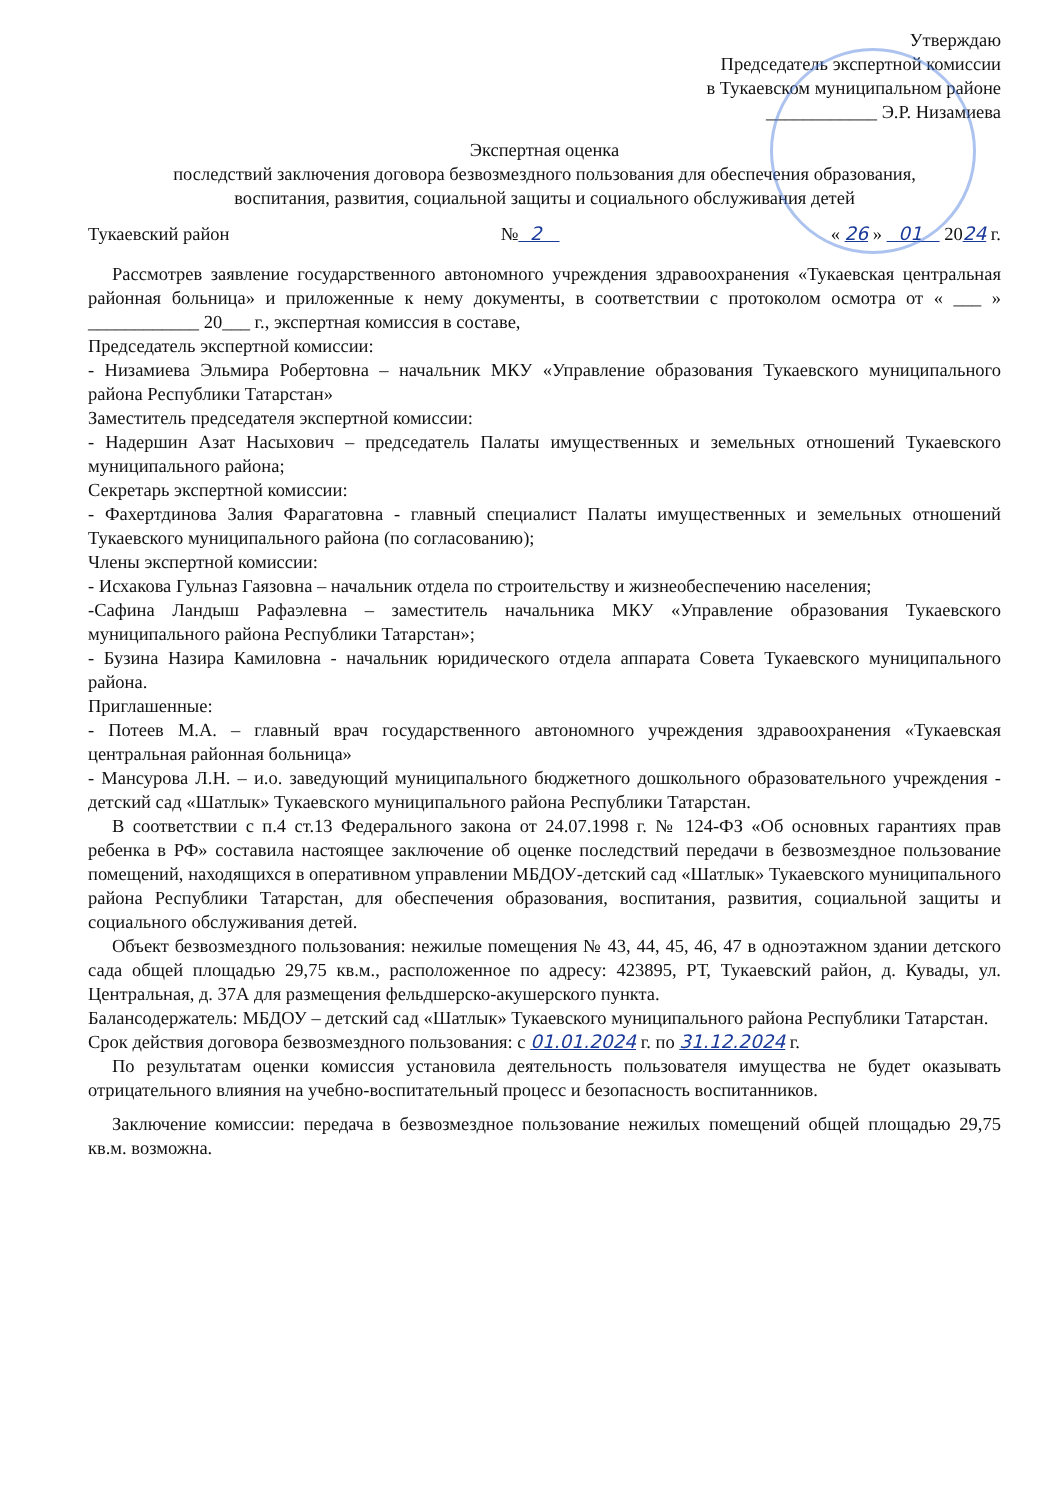Утверждаю
Председатель экспертной комиссии
в Тукаевском муниципальном районе
____________ Э.Р. Низамиева
Экспертная оценка
последствий заключения договора безвозмездного пользования для обеспечения образования,
воспитания, развития, социальной защиты и социального обслуживания детей
Тукаевский район № 2 « 26 » 01 2024 г.
Рассмотрев заявление государственного автономного учреждения здравоохранения «Тукаевская центральная районная больница» и приложенные к нему документы, в соответствии с протоколом осмотра от « ___ » ____________ 20___ г., экспертная комиссия в составе,
Председатель экспертной комиссии:
- Низамиева Эльмира Робертовна – начальник МКУ «Управление образования Тукаевского муниципального района Республики Татарстан»
Заместитель председателя экспертной комиссии:
- Надершин Азат Насыхович – председатель Палаты имущественных и земельных отношений Тукаевского муниципального района;
Секретарь экспертной комиссии:
- Фахертдинова Залия Фарагатовна - главный специалист Палаты имущественных и земельных отношений Тукаевского муниципального района (по согласованию);
Члены экспертной комиссии:
- Исхакова Гульназ Гаязовна – начальник отдела по строительству и жизнеобеспечению населения;
-Сафина Ландыш Рафаэлевна – заместитель начальника МКУ «Управление образования Тукаевского муниципального района Республики Татарстан»;
- Бузина Назира Камиловна - начальник юридического отдела аппарата Совета Тукаевского муниципального района.
Приглашенные:
- Потеев М.А. – главный врач государственного автономного учреждения здравоохранения «Тукаевская центральная районная больница»
- Мансурова Л.Н. – и.о. заведующий муниципального бюджетного дошкольного образовательного учреждения - детский сад «Шатлык» Тукаевского муниципального района Республики Татарстан.
В соответствии с п.4 ст.13 Федерального закона от 24.07.1998 г. № 124-ФЗ «Об основных гарантиях прав ребенка в РФ» составила настоящее заключение об оценке последствий передачи в безвозмездное пользование помещений, находящихся в оперативном управлении МБДОУ-детский сад «Шатлык» Тукаевского муниципального района Республики Татарстан, для обеспечения образования, воспитания, развития, социальной защиты и социального обслуживания детей.
Объект безвозмездного пользования: нежилые помещения № 43, 44, 45, 46, 47 в одноэтажном здании детского сада общей площадью 29,75 кв.м., расположенное по адресу: 423895, РТ, Тукаевский район, д. Кувады, ул. Центральная, д. 37А для размещения фельдшерско-акушерского пункта.
Балансодержатель: МБДОУ – детский сад «Шатлык» Тукаевского муниципального района Республики Татарстан.
Срок действия договора безвозмездного пользования: с 01.01.2024 г. по 31.12.2024 г.
По результатам оценки комиссия установила деятельность пользователя имущества не будет оказывать отрицательного влияния на учебно-воспитательный процесс и безопасность воспитанников.
Заключение комиссии: передача в безвозмездное пользование нежилых помещений общей площадью 29,75 кв.м. возможна.